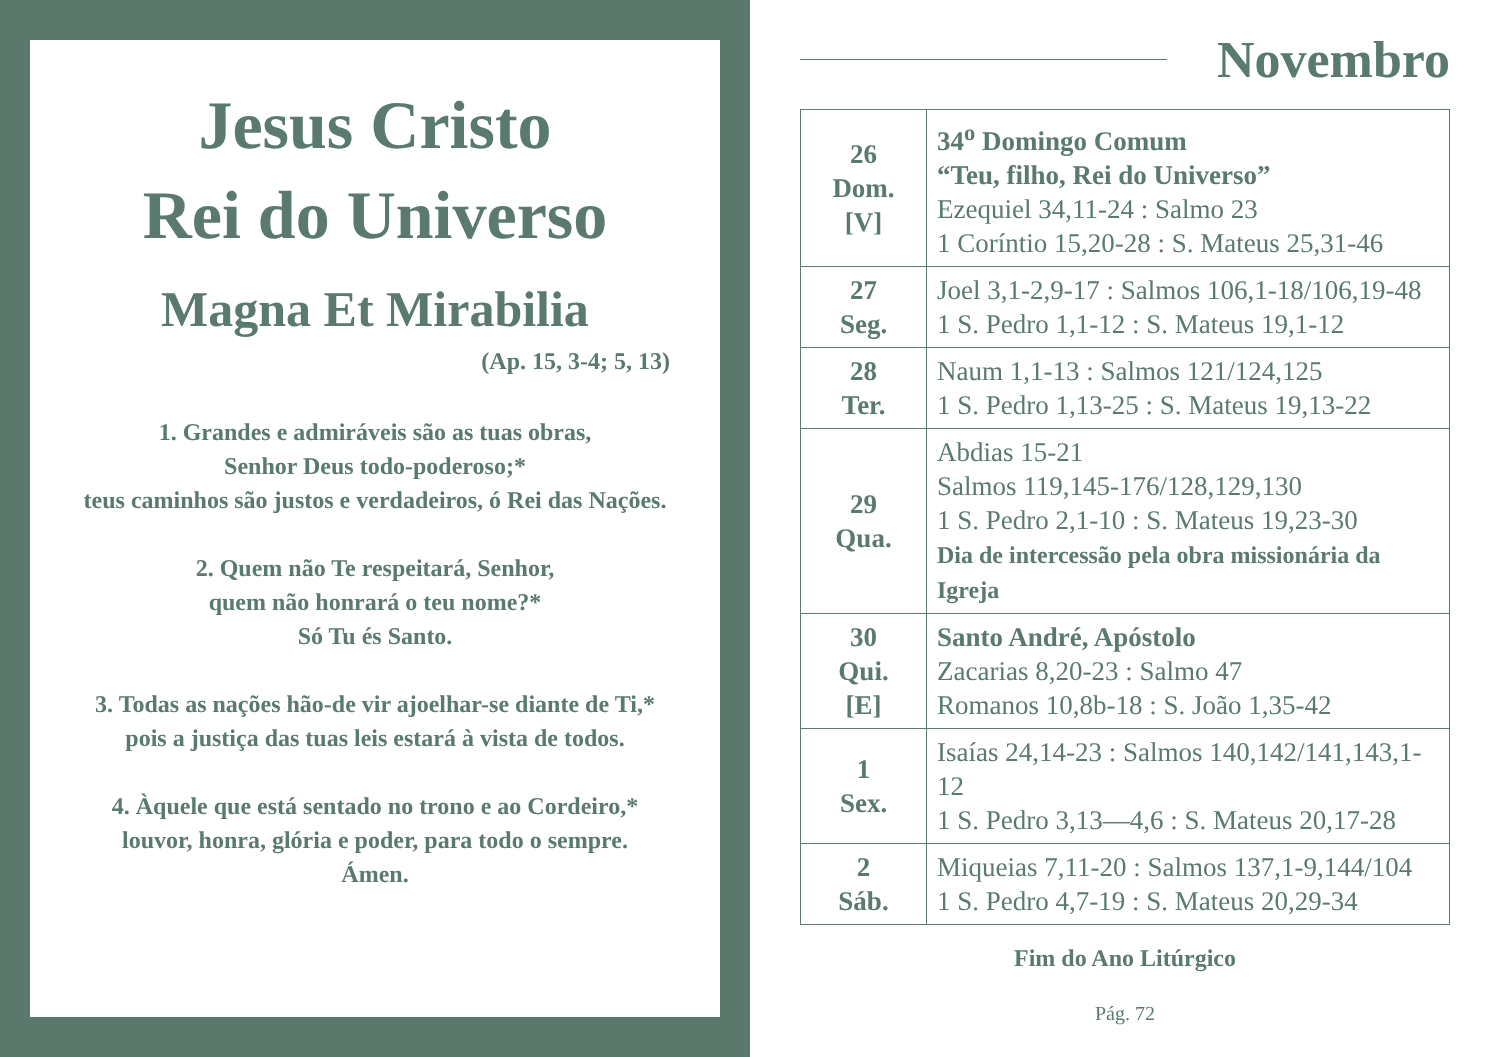Jesus Cristo
Rei do Universo
Magna Et Mirabilia
(Ap. 15, 3-4; 5, 13)
1. Grandes e admiráveis são as tuas obras,
Senhor Deus todo-poderoso;*
teus caminhos são justos e verdadeiros, ó Rei das Nações.
2. Quem não Te respeitará, Senhor,
quem não honrará o teu nome?*
Só Tu és Santo.
3. Todas as nações hão-de vir ajoelhar-se diante de Ti,*
pois a justiça das tuas leis estará à vista de todos.
4. Àquele que está sentado no trono e ao Cordeiro,*
louvor, honra, glória e poder, para todo o sempre.
Ámen.
Novembro
| 26 Dom. [V] | 34<sup>o</sup> Domingo Comum “Teu, filho, Rei do Universo” Ezequiel 34,11-24 : Salmo 23 1 Coríntio 15,20-28 : S. Mateus 25,31-46 |
| 27 Seg. | Joel 3,1-2,9-17 : Salmos 106,1-18/106,19-48 1 S. Pedro 1,1-12 : S. Mateus 19,1-12 |
| 28 Ter. | Naum 1,1-13 : Salmos 121/124,125 1 S. Pedro 1,13-25 : S. Mateus 19,13-22 |
| 29 Qua. | Abdias 15-21 Salmos 119,145-176/128,129,130 1 S. Pedro 2,1-10 : S. Mateus 19,23-30 Dia de intercessão pela obra missionária da Igreja |
| 30 Qui. [E] | Santo André, Apóstolo Zacarias 8,20-23 : Salmo 47 Romanos 10,8b-18 : S. João 1,35-42 |
| 1 Sex. | Isaías 24,14-23 : Salmos 140,142/141,143,1-12 1 S. Pedro 3,13—4,6 : S. Mateus 20,17-28 |
| 2 Sáb. | Miqueias 7,11-20 : Salmos 137,1-9,144/104 1 S. Pedro 4,7-19 : S. Mateus 20,29-34 |
Fim do Ano Litúrgico
Pág. 72